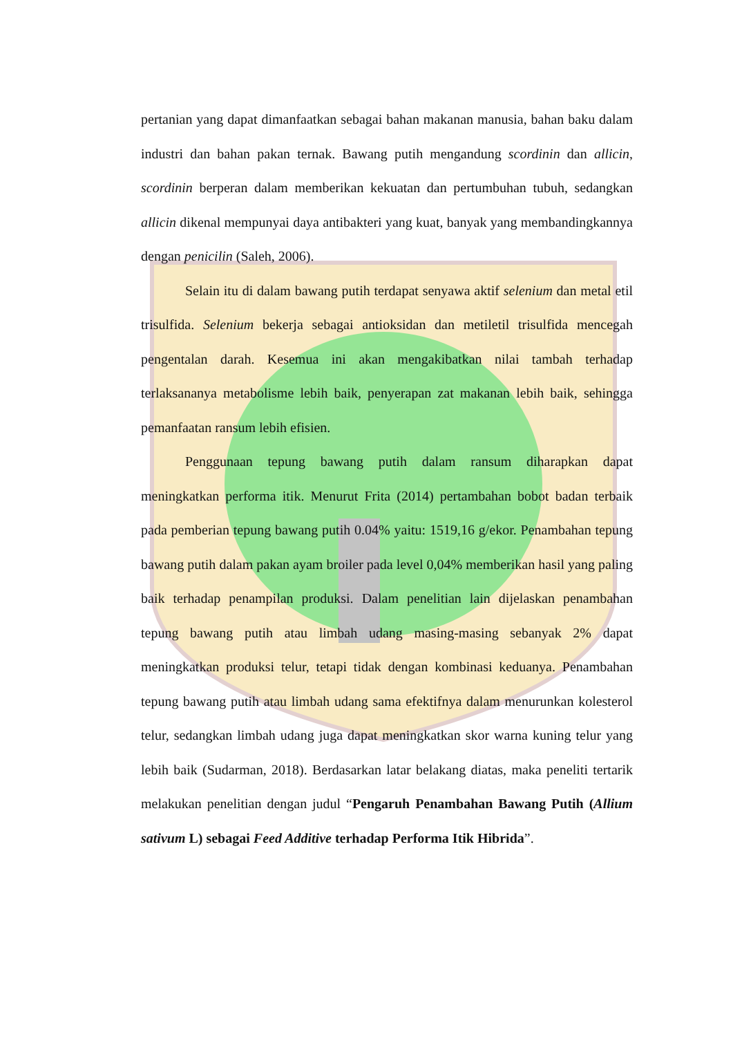pertanian yang dapat dimanfaatkan sebagai bahan makanan manusia, bahan baku dalam industri dan bahan pakan ternak. Bawang putih mengandung scordinin dan allicin, scordinin berperan dalam memberikan kekuatan dan pertumbuhan tubuh, sedangkan allicin dikenal mempunyai daya antibakteri yang kuat, banyak yang membandingkannya dengan penicilin (Saleh, 2006).
Selain itu di dalam bawang putih terdapat senyawa aktif selenium dan metal etil trisulfida. Selenium bekerja sebagai antioksidan dan metiletil trisulfida mencegah pengentalan darah. Kesemua ini akan mengakibatkan nilai tambah terhadap terlaksananya metabolisme lebih baik, penyerapan zat makanan lebih baik, sehingga pemanfaatan ransum lebih efisien.
Penggunaan tepung bawang putih dalam ransum diharapkan dapat meningkatkan performa itik. Menurut Frita (2014) pertambahan bobot badan terbaik pada pemberian tepung bawang putih 0.04% yaitu: 1519,16 g/ekor. Penambahan tepung bawang putih dalam pakan ayam broiler pada level 0,04% memberikan hasil yang paling baik terhadap penampilan produksi. Dalam penelitian lain dijelaskan penambahan tepung bawang putih atau limbah udang masing-masing sebanyak 2% dapat meningkatkan produksi telur, tetapi tidak dengan kombinasi keduanya. Penambahan tepung bawang putih atau limbah udang sama efektifnya dalam menurunkan kolesterol telur, sedangkan limbah udang juga dapat meningkatkan skor warna kuning telur yang lebih baik (Sudarman, 2018). Berdasarkan latar belakang diatas, maka peneliti tertarik melakukan penelitian dengan judul “Pengaruh Penambahan Bawang Putih (Allium sativum L) sebagai Feed Additive terhadap Performa Itik Hibrida”.